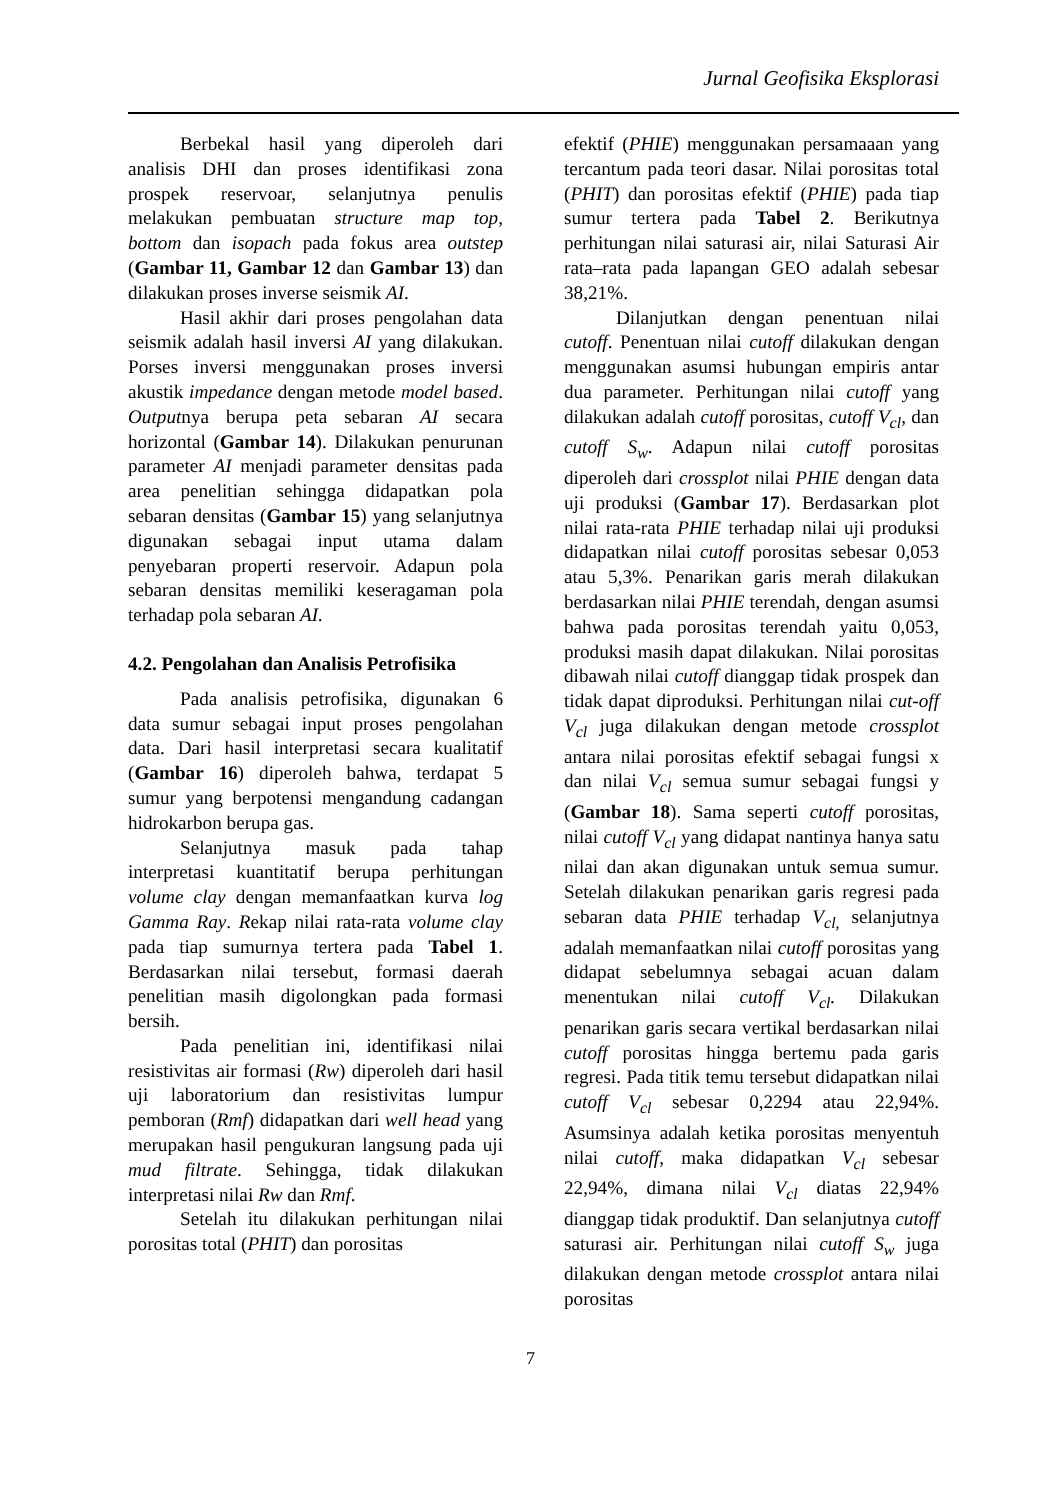Jurnal Geofisika Eksplorasi
Berbekal hasil yang diperoleh dari analisis DHI dan proses identifikasi zona prospek reservoar, selanjutnya penulis melakukan pembuatan structure map top, bottom dan isopach pada fokus area outstep (Gambar 11, Gambar 12 dan Gambar 13) dan dilakukan proses inverse seismik AI.
Hasil akhir dari proses pengolahan data seismik adalah hasil inversi AI yang dilakukan. Porses inversi menggunakan proses inversi akustik impedance dengan metode model based. Outputnya berupa peta sebaran AI secara horizontal (Gambar 14). Dilakukan penurunan parameter AI menjadi parameter densitas pada area penelitian sehingga didapatkan pola sebaran densitas (Gambar 15) yang selanjutnya digunakan sebagai input utama dalam penyebaran properti reservoir. Adapun pola sebaran densitas memiliki keseragaman pola terhadap pola sebaran AI.
4.2. Pengolahan dan Analisis Petrofisika
Pada analisis petrofisika, digunakan 6 data sumur sebagai input proses pengolahan data. Dari hasil interpretasi secara kualitatif (Gambar 16) diperoleh bahwa, terdapat 5 sumur yang berpotensi mengandung cadangan hidrokarbon berupa gas.
Selanjutnya masuk pada tahap interpretasi kuantitatif berupa perhitungan volume clay dengan memanfaatkan kurva log Gamma Ray. Rekap nilai rata-rata volume clay pada tiap sumurnya tertera pada Tabel 1. Berdasarkan nilai tersebut, formasi daerah penelitian masih digolongkan pada formasi bersih.
Pada penelitian ini, identifikasi nilai resistivitas air formasi (Rw) diperoleh dari hasil uji laboratorium dan resistivitas lumpur pemboran (Rmf) didapatkan dari well head yang merupakan hasil pengukuran langsung pada uji mud filtrate. Sehingga, tidak dilakukan interpretasi nilai Rw dan Rmf.
Setelah itu dilakukan perhitungan nilai porositas total (PHIT) dan porositas
efektif (PHIE) menggunakan persamaaan yang tercantum pada teori dasar. Nilai porositas total (PHIT) dan porositas efektif (PHIE) pada tiap sumur tertera pada Tabel 2. Berikutnya perhitungan nilai saturasi air, nilai Saturasi Air rata–rata pada lapangan GEO adalah sebesar 38,21%.
Dilanjutkan dengan penentuan nilai cutoff. Penentuan nilai cutoff dilakukan dengan menggunakan asumsi hubungan empiris antar dua parameter. Perhitungan nilai cutoff yang dilakukan adalah cutoff porositas, cutoff V<sub>cl</sub>, dan cutoff S<sub>w</sub>. Adapun nilai cutoff porositas diperoleh dari crossplot nilai PHIE dengan data uji produksi (Gambar 17). Berdasarkan plot nilai rata-rata PHIE terhadap nilai uji produksi didapatkan nilai cutoff porositas sebesar 0,053 atau 5,3%. Penarikan garis merah dilakukan berdasarkan nilai PHIE terendah, dengan asumsi bahwa pada porositas terendah yaitu 0,053, produksi masih dapat dilakukan. Nilai porositas dibawah nilai cutoff dianggap tidak prospek dan tidak dapat diproduksi. Perhitungan nilai cut-off V<sub>cl</sub> juga dilakukan dengan metode crossplot antara nilai porositas efektif sebagai fungsi x dan nilai V<sub>cl</sub> semua sumur sebagai fungsi y (Gambar 18). Sama seperti cutoff porositas, nilai cutoff V<sub>cl</sub> yang didapat nantinya hanya satu nilai dan akan digunakan untuk semua sumur. Setelah dilakukan penarikan garis regresi pada sebaran data PHIE terhadap V<sub>cl,</sub> selanjutnya adalah memanfaatkan nilai cutoff porositas yang didapat sebelumnya sebagai acuan dalam menentukan nilai cutoff V<sub>cl</sub>. Dilakukan penarikan garis secara vertikal berdasarkan nilai cutoff porositas hingga bertemu pada garis regresi. Pada titik temu tersebut didapatkan nilai cutoff V<sub>cl</sub> sebesar 0,2294 atau 22,94%. Asumsinya adalah ketika porositas menyentuh nilai cutoff, maka didapatkan V<sub>cl</sub> sebesar 22,94%, dimana nilai V<sub>cl</sub> diatas 22,94% dianggap tidak produktif. Dan selanjutnya cutoff saturasi air. Perhitungan nilai cutoff S<sub>w</sub> juga dilakukan dengan metode crossplot antara nilai porositas
7